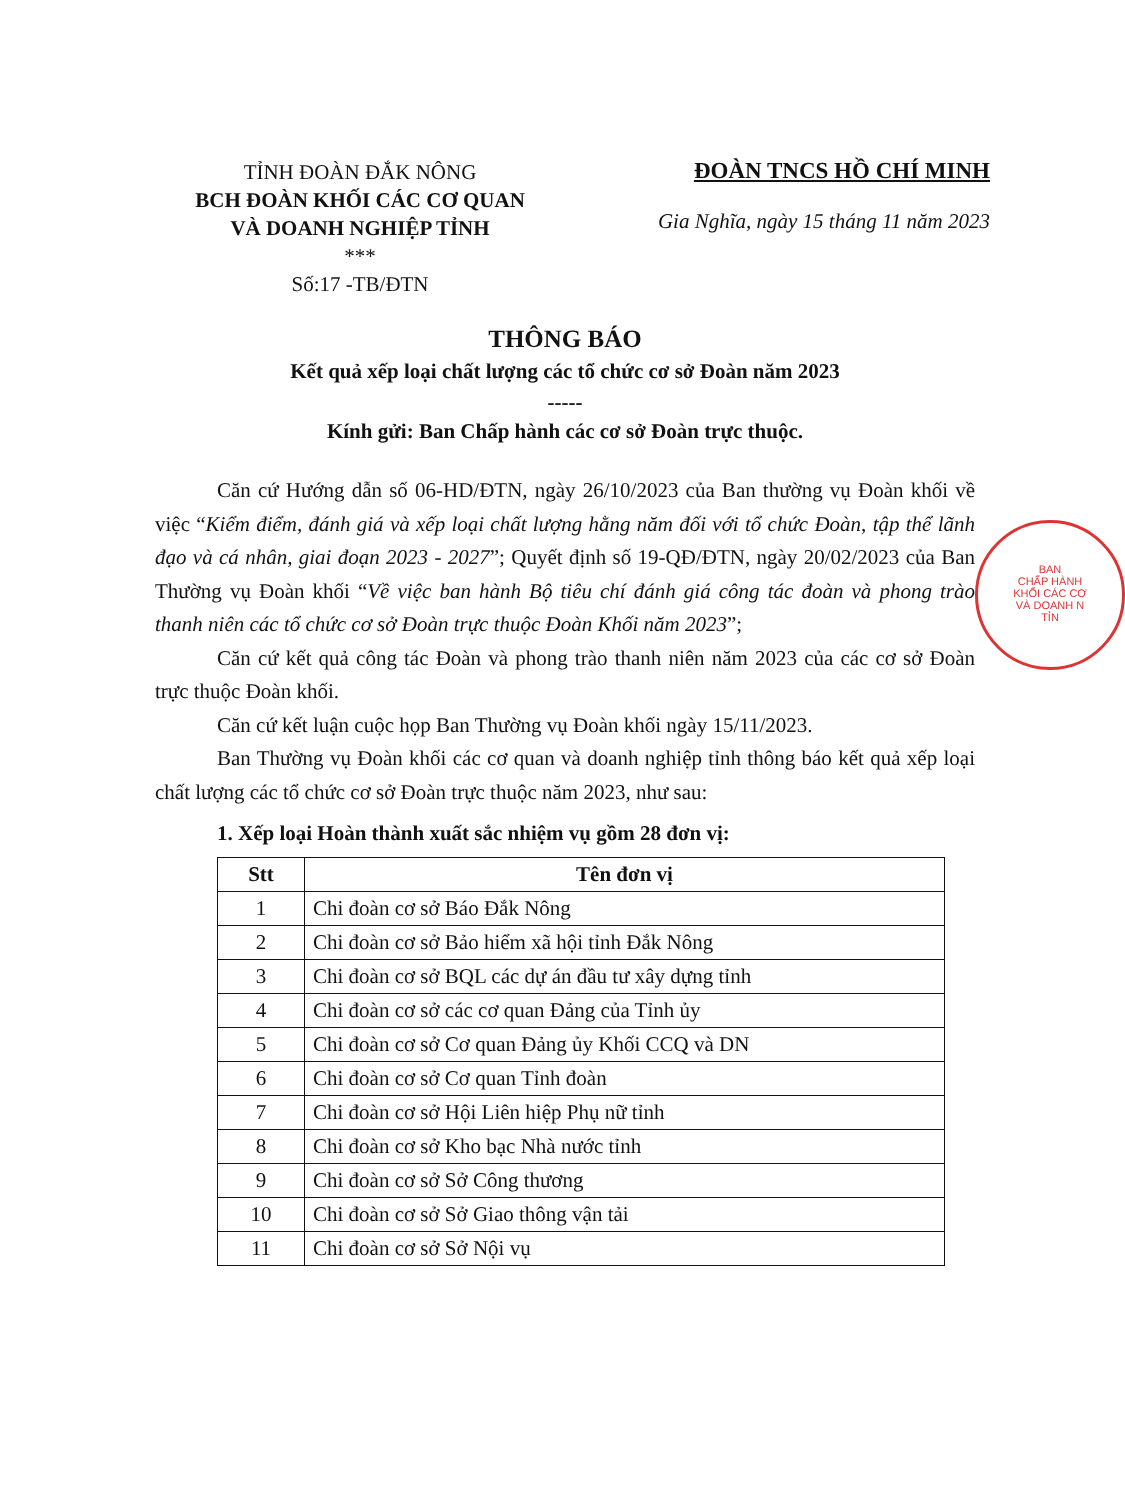TỈNH ĐOÀN ĐẮK NÔNG
BCH ĐOÀN KHỐI CÁC CƠ QUAN
VÀ DOANH NGHIỆP TỈNH
***
Số:17 -TB/ĐTN
ĐOÀN TNCS HỒ CHÍ MINH
Gia Nghĩa, ngày 15 tháng 11 năm 2023
THÔNG BÁO
Kết quả xếp loại chất lượng các tổ chức cơ sở Đoàn năm 2023
-----
Kính gửi: Ban Chấp hành các cơ sở Đoàn trực thuộc.
Căn cứ Hướng dẫn số 06-HD/ĐTN, ngày 26/10/2023 của Ban thường vụ Đoàn khối về việc “Kiểm điểm, đánh giá và xếp loại chất lượng hằng năm đối với tổ chức Đoàn, tập thể lãnh đạo và cá nhân, giai đoạn 2023 - 2027”; Quyết định số 19-QĐ/ĐTN, ngày 20/02/2023 của Ban Thường vụ Đoàn khối “Về việc ban hành Bộ tiêu chí đánh giá công tác đoàn và phong trào thanh niên các tổ chức cơ sở Đoàn trực thuộc Đoàn Khối năm 2023”;
Căn cứ kết quả công tác Đoàn và phong trào thanh niên năm 2023 của các cơ sở Đoàn trực thuộc Đoàn khối.
Căn cứ kết luận cuộc họp Ban Thường vụ Đoàn khối ngày 15/11/2023.
Ban Thường vụ Đoàn khối các cơ quan và doanh nghiệp tỉnh thông báo kết quả xếp loại chất lượng các tổ chức cơ sở Đoàn trực thuộc năm 2023, như sau:
1. Xếp loại Hoàn thành xuất sắc nhiệm vụ gồm 28 đơn vị:
| Stt | Tên đơn vị |
| --- | --- |
| 1 | Chi đoàn cơ sở Báo Đắk Nông |
| 2 | Chi đoàn cơ sở Bảo hiểm xã hội tỉnh Đắk Nông |
| 3 | Chi đoàn cơ sở BQL các dự án đầu tư xây dựng tỉnh |
| 4 | Chi đoàn cơ sở các cơ quan Đảng của Tỉnh ủy |
| 5 | Chi đoàn cơ sở Cơ quan Đảng ủy Khối CCQ và DN |
| 6 | Chi đoàn cơ sở Cơ quan Tỉnh đoàn |
| 7 | Chi đoàn cơ sở Hội Liên hiệp Phụ nữ tỉnh |
| 8 | Chi đoàn cơ sở Kho bạc Nhà nước tỉnh |
| 9 | Chi đoàn cơ sở Sở Công thương |
| 10 | Chi đoàn cơ sở Sở Giao thông vận tải |
| 11 | Chi đoàn cơ sở Sở Nội vụ |
BAN
CHẤP HÀNH
KHỐI CÁC CƠ
VÀ DOANH N
TỈN